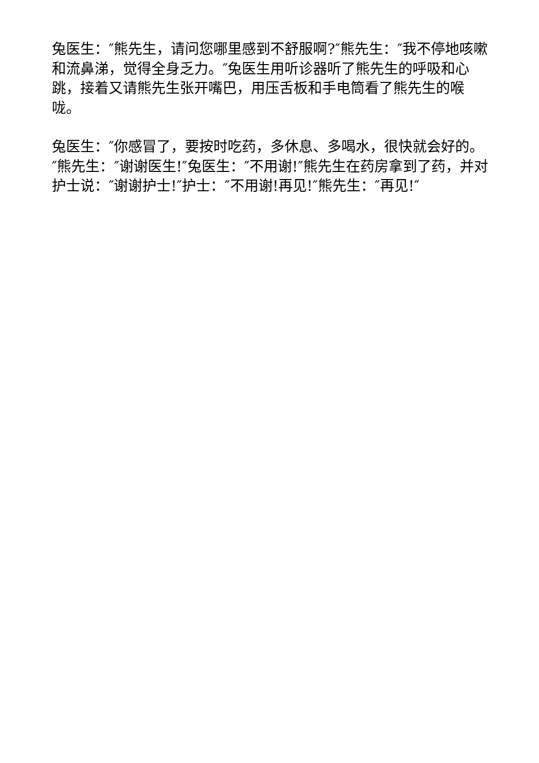兔医生：″熊先生，请问您哪里感到不舒服啊?″熊先生：″我不停地咳嗽和流鼻涕，觉得全身乏力。″兔医生用听诊器听了熊先生的呼吸和心跳，接着又请熊先生张开嘴巴，用压舌板和手电筒看了熊先生的喉咙。
兔医生：″你感冒了，要按时吃药，多休息、多喝水，很快就会好的。″熊先生：″谢谢医生!″兔医生：″不用谢!″熊先生在药房拿到了药，并对护士说：″谢谢护士!″护士：″不用谢!再见!″熊先生：″再见!″